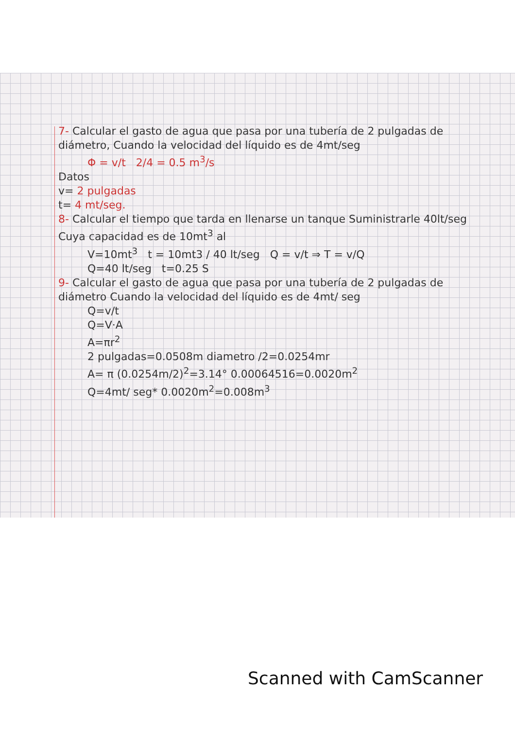7- Calcular el gasto de agua que pasa por una tubería de 2 pulgadas de diámetro, Cuando la velocidad del líquido es de 4mt/seg
Φ = v/t 2/4 = 0.5 m<sup>3</sup>/s
Datos
v= 2 pulgadas
t= 4 mt/seg.
8- Calcular el tiempo que tarda en llenarse un tanque Suministrarle 40lt/seg Cuya capacidad es de 10mt<sup>3</sup> al
V=10mt<sup>3</sup> t = 10mt3 / 40 lt/seg Q = v/t ⇒ T = v/Q
Q=40 lt/seg t=0.25 S
9- Calcular el gasto de agua que pasa por una tubería de 2 pulgadas de diámetro Cuando la velocidad del líquido es de 4mt/ seg
Q=v/t
Q=V·A
A=πr<sup>2</sup>
2 pulgadas=0.0508m diametro /2=0.0254mr
A= π (0.0254m/2)<sup>2</sup>=3.14° 0.00064516=0.0020m<sup>2</sup>
Q=4mt/ seg* 0.0020m<sup>2</sup>=0.008m<sup>3</sup>
Scanned with CamScanner